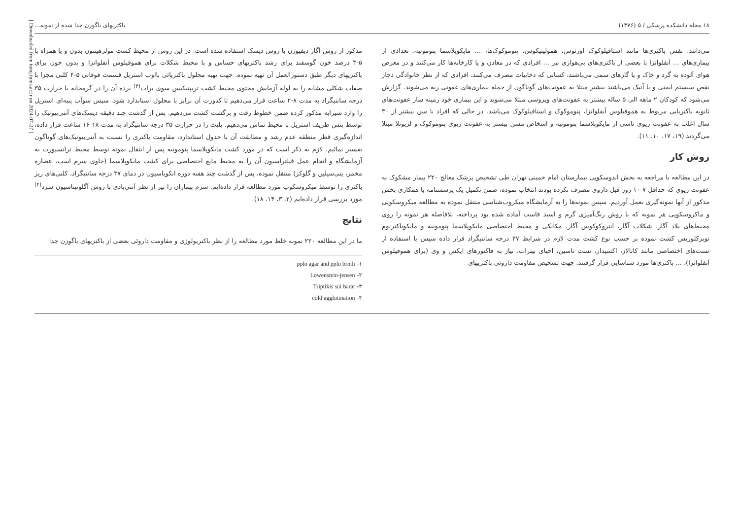[ Downloaded from tumj.tums.ac.ir on 2024-07-27 ]
۱۸ مجله دانشکده پزشکی / ۵ (۱۳۷۶) باکتریهای باگوزن جدا شده از نمونه...
می‌دانند. نقش باکتری‌ها مانند استافیلوکوک اورئوس، همولیتیکوس، پنوموکوک‌ها، ... مایکوپلاسما پنومونیه، تعدادی از بیماری‌های ... آنفلوانزا با بعضی از باکتری‌های بی‌هوازی نیز ... افرادی که در معادن و یا کارخانه‌ها کار می‌کنند و در معرض هوای آلوده به گرد و خاک و یا گازهای سمی می‌باشند، کسانی که دخانیات مصرف می‌کنند، افرادی که از نظر خانوادگی دچار نقص سیستم ایمنی و یا آتیک می‌باشند بیشتر مبتلا به عفونت‌های گوناگون از جمله بیماری‌های عفونی ریه می‌شوند. گزارش می‌شود که کودکان ۲ ماهه الی ۵ ساله بیشتر به عفونت‌های ویروسی مبتلا می‌شوند و این بیماری خود زمینه ساز عفونت‌های ثانویه باکتریایی مربوط به هموفیلوس آنفلوانزا، پنوموکوک و استافیلوکوک می‌باشد. در حالی که افراد با سن بیشتر از ۳۰ سال اغلب به عفونت ریوی ناشی از مایکوپلاسما پنومونیه و اشخاص مسن بیشتر به عفونت ریوی پنوموکوک و لژیونلا مبتلا می‌گردند (۱۹، ۱۷، ۱۰، ۱۱).
روش کار
در این مطالعه با مراجعه به بخش اندوسکوپی بیمارستان امام خمینی تهران طی تشخیص پزشک معالج ۲۲۰ بیمار مشکوک به عفونت ریوی که حداقل ۷-۱۰ روز قبل داروی مصرف نکرده بودند انتخاب نموده، ضمن تکمیل یک پرسشنامه با همکاری بخش مذکور از آنها نمونه‌گیری بعمل آوردیم. سپس نمونه‌ها را به آزمایشگاه میکروب‌شناسی منتقل نموده به مطالعه میکروسکوپی و ماکروسکوپی هر نمونه که با روش رنگ‌آمیزی گرم و اسید فاست آماده شده بود پرداخته، بلافاصله هر نمونه را روی محیط‌های بلاد آگار، شکلات آگار، انتروکوکوس آگار، مکانکی و محیط اختصاصی مایکوپلاسما پنومونیه و مایکوباکتریوم توبرکلوزیس کشت نموده بر حسب نوع کشت مدت لازم در شرایط ۳۷ درجه سانتیگراد قرار داده سپس با استفاده از تست‌های اختصاصی مانند کاتالاز، اکسیداز، تست ناسین، احیای نیترات، نیاز به فاکتورهای ایکس و وی (برای هموفیلوس آنفلوانزا)، ... باکتری‌ها مورد شناسایی قرار گرفتند. جهت تشخیص مقاومت داروئی باکتریهای
مذکور از روش آگار دیفیوژن با روش دیسک استفاده شده است. در این روش از محیط کشت مولرهینتون بدون و یا همراه با ۵-۳ درصد خون گوسفند برای رشد باکتریهای حساس و با محیط شکلات برای هموفیلوس آنفلوانزا و بدون خون برای باکتریهای دیگر طبق دستورالعمل آن تهیه نموده. جهت تهیه محلول باکتریائی بااوب استریل قسمت فوقانی ۵-۴ کلنی مجزا با صفات شکلی مشابه را به لوله آزمایش محتوی محیط کشت تریپتیکیس سوی براث<sup>(۳)</sup> برده آن را در گرمخانه با حرارت ۳۵ درجه سانتیگراد به مدت ۸-۲ ساعت قرار می‌دهیم تا کدورت آن برابر با محلول استاندارد شود. سپس سوآب پنبه‌ای استریل را وارد شیرابه مذکور کرده ضمن خطوط رفت و برگشت کشت می‌دهیم. پس از گذشت چند دقیقه دیسک‌های آنتی‌بیوتیک را توسط پنس ظریف استریل با محیط تماس می‌دهیم. پلیت را در حرارت ۳۵ درجه سانتیگراد به مدت ۱۸-۱۶ ساعت قرار داده، اندازه‌گیری قطر منطقه عدم رشد و مطابقت آن با جدول استاندارد، مقاومت باکتری را نسبت به آنتی‌بیوتیک‌های گوناگون تفسیر نمائیم. لازم به ذکر است که در مورد کشت مایکوپلاسما پنومونیه پس از انتقال نمونه توسط محیط ترانسپورت به آزمایشگاه و انجام عمل فیلتراسیون آن را به محیط مایع اختصاصی برای کشت مایکوپلاسما (حاوی سرم اسب، عصاره مخمر، پنی‌سیلین و گلوکز) منتقل نموده، پس از گذشت چند هفته دوره انکوباسیون در دمای ۳۷ درجه سانتیگراد، کلنی‌های ریز باکتری را توسط میکروسکوپ مورد مطالعه قرار داده‌ایم. سرم بیماران را نیز از نظر آنتی‌بادی با روش آگلوتیناسیون سرد<sup>(۴)</sup> مورد بررسی قرار داده‌ایم (۲، ۳، ۱۴، ۱۸).
نتایج
ما در این مطالعه ۲۲۰ نمونه خلط مورد مطالعه را از نظر باکتریولوژی و مقاومت داروئی بعضی از باکتریهای باگوزن جدا
۱- pplo agar and pplo broth
۲- Lowenstein-jensen
۳- Triptikis sui barat
۴- cold agglutination